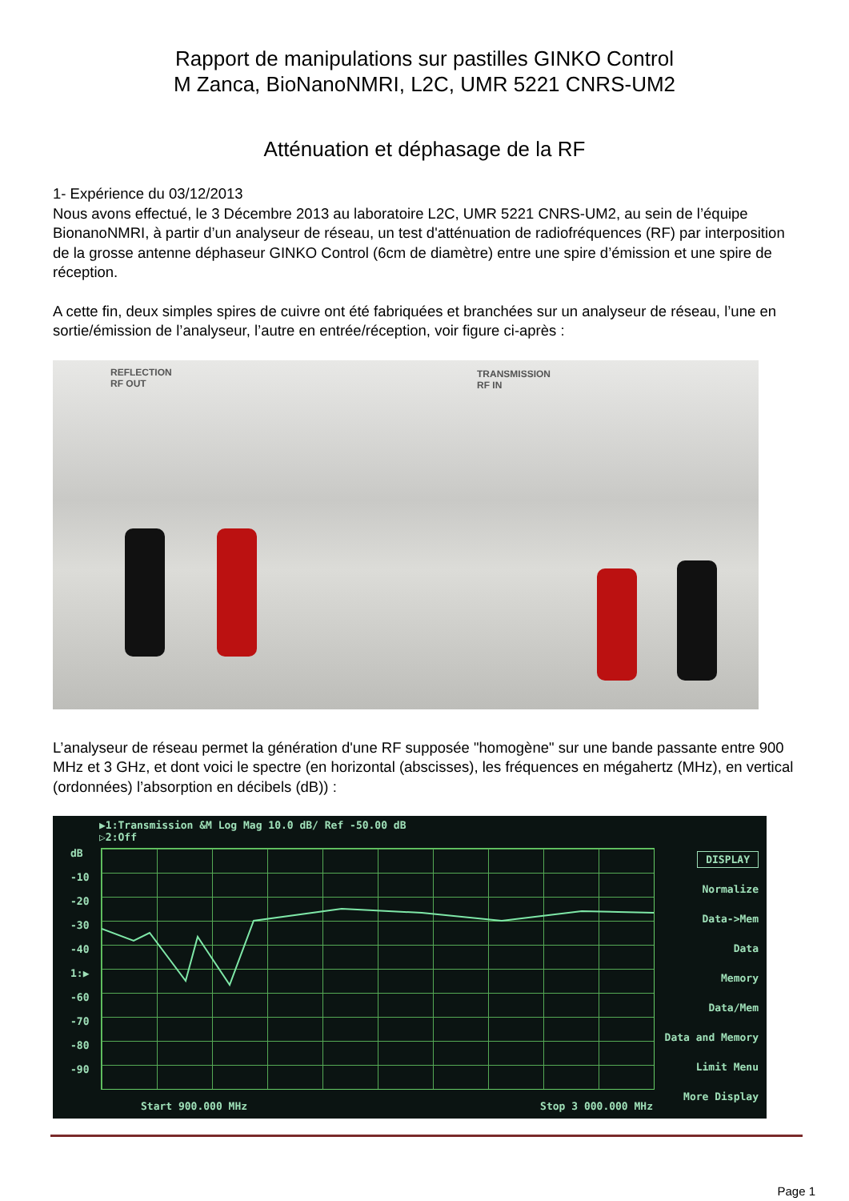Rapport de manipulations sur pastilles GINKO Control
M Zanca, BioNanoNMRI, L2C, UMR 5221 CNRS-UM2
Atténuation et déphasage de la RF
1- Expérience du 03/12/2013
Nous avons effectué, le 3 Décembre 2013 au laboratoire L2C, UMR 5221 CNRS-UM2, au sein de l’équipe BionanoNMRI, à partir d’un analyseur de réseau, un test d'atténuation de radiofréquences (RF) par interposition de la grosse antenne déphaseur GINKO Control (6cm de diamètre) entre une spire d’émission et une spire de réception.
A cette fin, deux simples spires de cuivre ont été fabriquées et branchées sur un analyseur de réseau, l’une en sortie/émission de l’analyseur, l’autre en entrée/réception, voir figure ci-après :
REFLECTION
RF OUT
TRANSMISSION
RF IN
L’analyseur de réseau permet la génération d'une RF supposée "homogène" sur une bande passante entre 900 MHz et 3 GHz, et dont voici le spectre (en horizontal (abscisses), les fréquences en mégahertz (MHz), en vertical (ordonnées) l’absorption en décibels (dB)) :
▶1:Transmission &M Log Mag 10.0 dB/ Ref -50.00 dB
▷2:Off
dB
-10
-20
-30
-40
1:▶
-60
-70
-80
-90
DISPLAY
Normalize
Data->Mem
Data
Memory
Data/Mem
Data and Memory
Limit Menu
More Display
Start 900.000 MHz Stop 3 000.000 MHz
Page 1